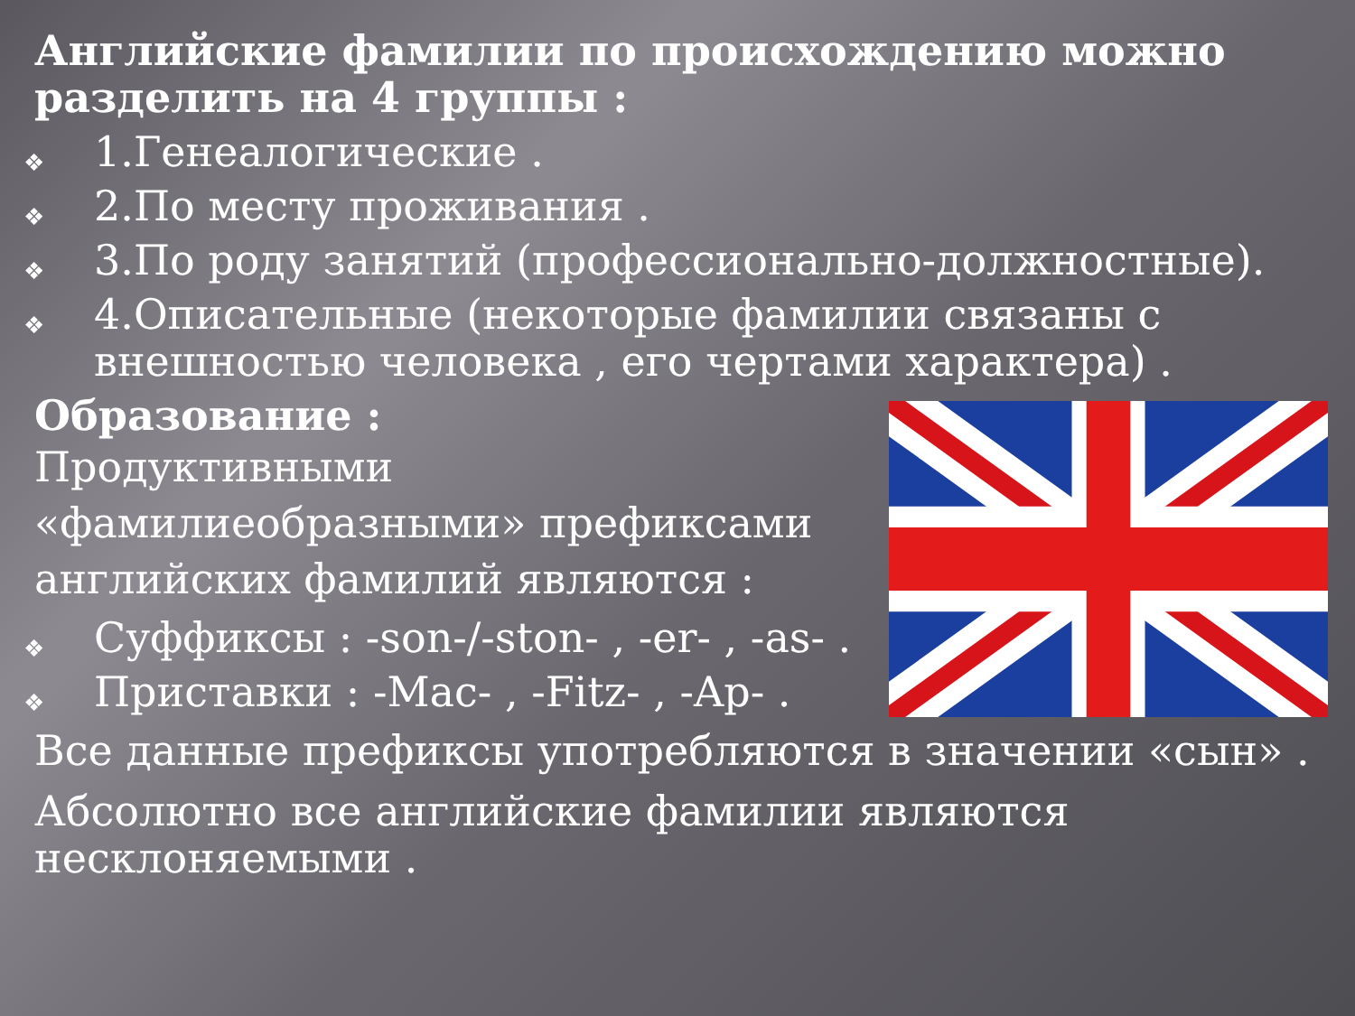Английские фамилии по происхождению можно разделить на 4 группы :
❖ 1.Генеалогические .
❖ 2.По месту проживания .
❖ 3.По роду занятий (профессионально-должностные).
❖ 4.Описательные (некоторые фамилии связаны с внешностью человека , его чертами характера) .
Образование :
Продуктивными «фамилиеобразными» префиксами английских фамилий являются :
❖ Суффиксы : -son-/-ston- , -er- , -as- .
❖ Приставки : -Mac- , -Fitz- , -Ap- .
Все данные префиксы употребляются в значении «сын» .
Абсолютно все английские фамилии являются несклоняемыми .